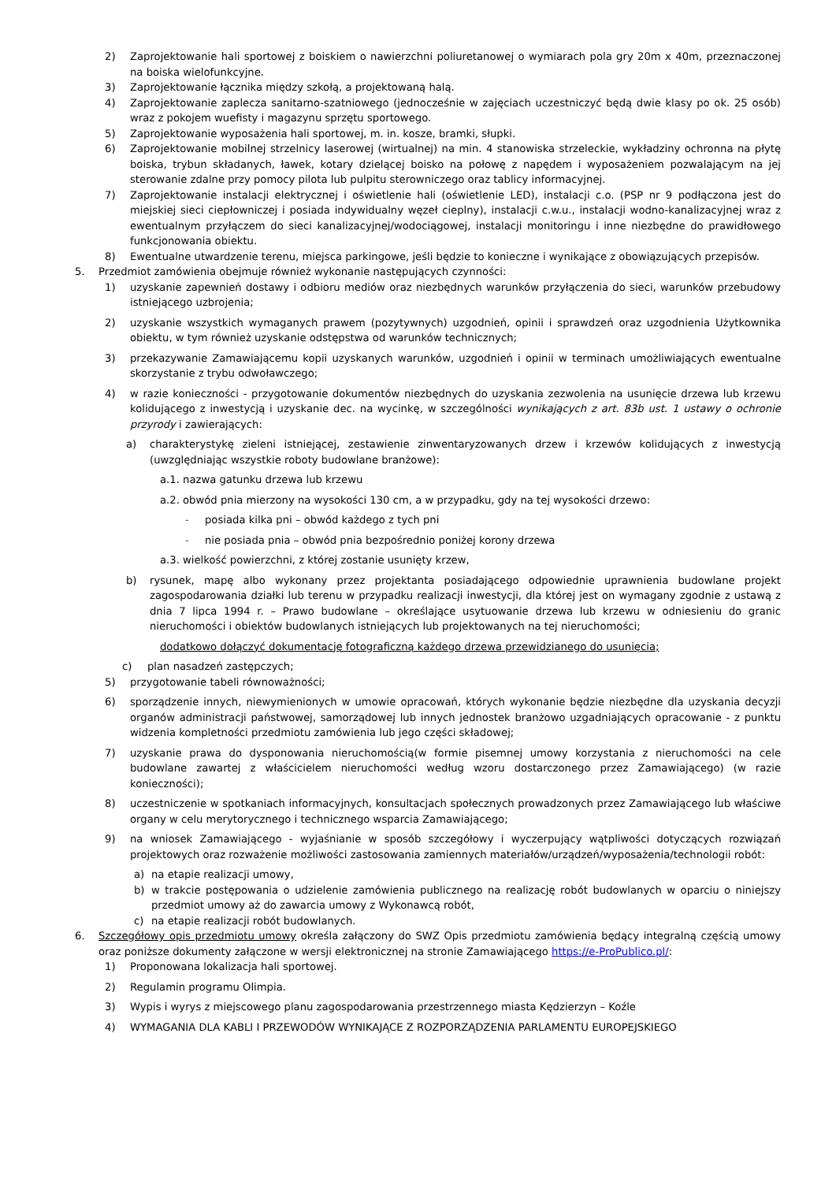2) Zaprojektowanie hali sportowej z boiskiem o nawierzchni poliuretanowej o wymiarach pola gry 20m x 40m, przeznaczonej na boiska wielofunkcyjne.
3) Zaprojektowanie łącznika między szkołą, a projektowaną halą.
4) Zaprojektowanie zaplecza sanitarno-szatniowego (jednocześnie w zajęciach uczestniczyć będą dwie klasy po ok. 25 osób) wraz z pokojem wuefisty i magazynu sprzętu sportowego.
5) Zaprojektowanie wyposażenia hali sportowej, m. in. kosze, bramki, słupki.
6) Zaprojektowanie mobilnej strzelnicy laserowej (wirtualnej) na min. 4 stanowiska strzeleckie, wykładziny ochronna na płytę boiska, trybun składanych, ławek, kotary dzielącej boisko na połowę z napędem i wyposażeniem pozwalającym na jej sterowanie zdalne przy pomocy pilota lub pulpitu sterowniczego oraz tablicy informacyjnej.
7) Zaprojektowanie instalacji elektrycznej i oświetlenie hali (oświetlenie LED), instalacji c.o. (PSP nr 9 podłączona jest do miejskiej sieci ciepłowniczej i posiada indywidualny węzeł cieplny), instalacji c.w.u., instalacji wodno-kanalizacyjnej wraz z ewentualnym przyłączem do sieci kanalizacyjnej/wodociągowej, instalacji monitoringu i inne niezbędne do prawidłowego funkcjonowania obiektu.
8) Ewentualne utwardzenie terenu, miejsca parkingowe, jeśli będzie to konieczne i wynikające z obowiązujących przepisów.
5. Przedmiot zamówienia obejmuje również wykonanie następujących czynności:
1) uzyskanie zapewnień dostawy i odbioru mediów oraz niezbędnych warunków przyłączenia do sieci, warunków przebudowy istniejącego uzbrojenia;
2) uzyskanie wszystkich wymaganych prawem (pozytywnych) uzgodnień, opinii i sprawdzeń oraz uzgodnienia Użytkownika obiektu, w tym również uzyskanie odstępstwa od warunków technicznych;
3) przekazywanie Zamawiającemu kopii uzyskanych warunków, uzgodnień i opinii w terminach umożliwiających ewentualne skorzystanie z trybu odwoławczego;
4) w razie konieczności - przygotowanie dokumentów niezbędnych do uzyskania zezwolenia na usunięcie drzewa lub krzewu kolidującego z inwestycją i uzyskanie dec. na wycinkę, w szczególności wynikających z art. 83b ust. 1 ustawy o ochronie przyrody i zawierających:
a) charakterystykę zieleni istniejącej, zestawienie zinwentaryzowanych drzew i krzewów kolidujących z inwestycją (uwzględniając wszystkie roboty budowlane branżowe):
a.1. nazwa gatunku drzewa lub krzewu
a.2. obwód pnia mierzony na wysokości 130 cm, a w przypadku, gdy na tej wysokości drzewo:
- posiada kilka pni – obwód każdego z tych pni
- nie posiada pnia – obwód pnia bezpośrednio poniżej korony drzewa
a.3. wielkość powierzchni, z której zostanie usunięty krzew,
b) rysunek, mapę albo wykonany przez projektanta posiadającego odpowiednie uprawnienia budowlane projekt zagospodarowania działki lub terenu w przypadku realizacji inwestycji, dla której jest on wymagany zgodnie z ustawą z dnia 7 lipca 1994 r. – Prawo budowlane – określające usytuowanie drzewa lub krzewu w odniesieniu do granic nieruchomości i obiektów budowlanych istniejących lub projektowanych na tej nieruchomości;
dodatkowo dołączyć dokumentację fotograficzną każdego drzewa przewidzianego do usunięcia;
c) plan nasadzeń zastępczych;
5) przygotowanie tabeli równoważności;
6) sporządzenie innych, niewymienionych w umowie opracowań, których wykonanie będzie niezbędne dla uzyskania decyzji organów administracji państwowej, samorządowej lub innych jednostek branżowo uzgadniających opracowanie - z punktu widzenia kompletności przedmiotu zamówienia lub jego części składowej;
7) uzyskanie prawa do dysponowania nieruchomością(w formie pisemnej umowy korzystania z nieruchomości na cele budowlane zawartej z właścicielem nieruchomości według wzoru dostarczonego przez Zamawiającego) (w razie konieczności);
8) uczestniczenie w spotkaniach informacyjnych, konsultacjach społecznych prowadzonych przez Zamawiającego lub właściwe organy w celu merytorycznego i technicznego wsparcia Zamawiającego;
9) na wniosek Zamawiającego - wyjaśnianie w sposób szczegółowy i wyczerpujący wątpliwości dotyczących rozwiązań projektowych oraz rozważenie możliwości zastosowania zamiennych materiałów/urządzeń/wyposażenia/technologii robót:
a) na etapie realizacji umowy,
b) w trakcie postępowania o udzielenie zamówienia publicznego na realizację robót budowlanych w oparciu o niniejszy przedmiot umowy aż do zawarcia umowy z Wykonawcą robót,
c) na etapie realizacji robót budowlanych.
6. Szczegółowy opis przedmiotu umowy określa załączony do SWZ Opis przedmiotu zamówienia będący integralną częścią umowy oraz poniższe dokumenty załączone w wersji elektronicznej na stronie Zamawiającego https://e-ProPublico.pl/:
1) Proponowana lokalizacja hali sportowej.
2) Regulamin programu Olimpia.
3) Wypis i wyrys z miejscowego planu zagospodarowania przestrzennego miasta Kędzierzyn – Koźle
4) WYMAGANIA DLA KABLI I PRZEWODÓW WYNIKAJĄCE Z ROZPORZĄDZENIA PARLAMENTU EUROPEJSKIEGO